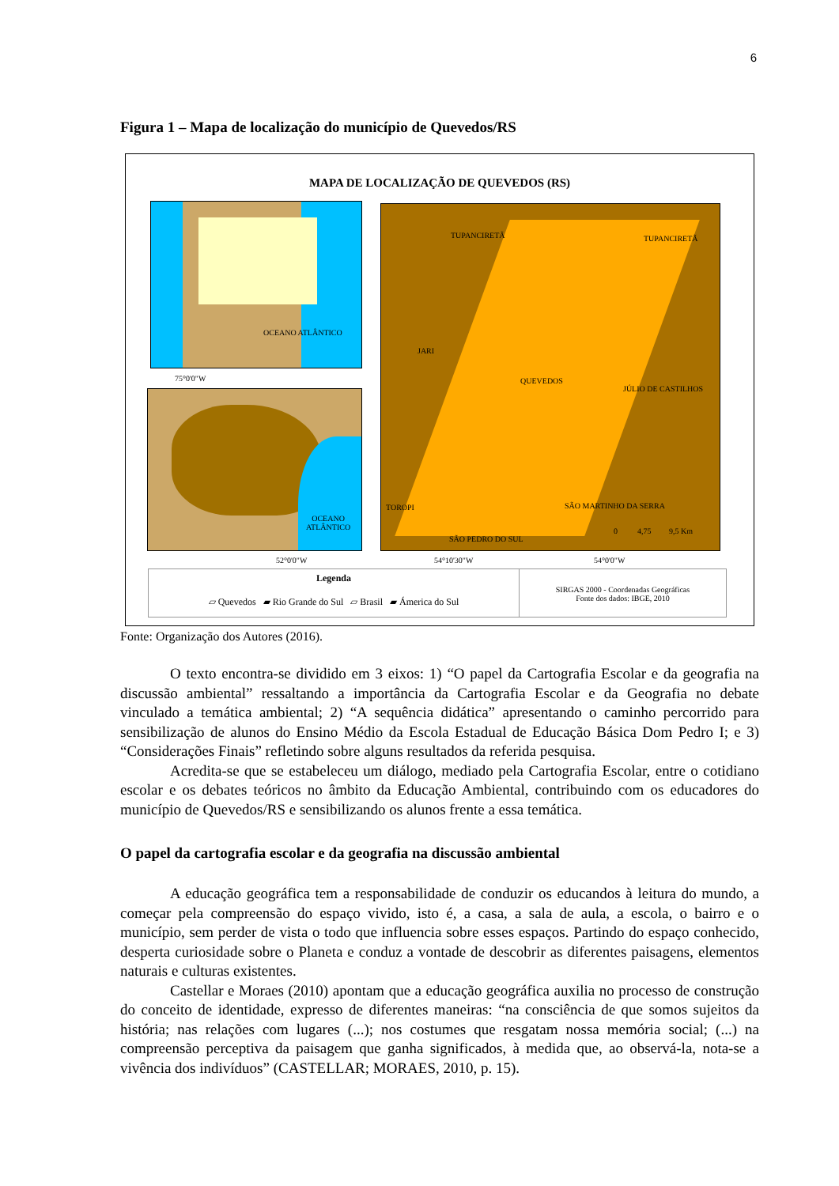6
Figura 1 – Mapa de localização do município de Quevedos/RS
MAPA DE LOCALIZAÇÃO DE QUEVEDOS (RS)
OCEANO ATLÂNTICO
75°0'0"W
OCEANO
ATLÂNTICO
52°0'0"W
TUPANCIRETÃ TUPANCIRETÃ
JARI
QUEVEDOS
JÚLIO DE CASTILHOS
TOROPI SÃO MARTINHO DA SERRA
SÃO PEDRO DO SUL
0 4,75 9,5 Km
54°10'30"W 54°0'0"W
Legenda
▱ Quevedos ▰ Rio Grande do Sul ▱ Brasil ▰ Ámerica do Sul
SIRGAS 2000 - Coordenadas Geográficas
Fonte dos dados: IBGE, 2010
Fonte: Organização dos Autores (2016).
O texto encontra-se dividido em 3 eixos: 1) “O papel da Cartografia Escolar e da geografia na discussão ambiental” ressaltando a importância da Cartografia Escolar e da Geografia no debate vinculado a temática ambiental; 2) “A sequência didática” apresentando o caminho percorrido para sensibilização de alunos do Ensino Médio da Escola Estadual de Educação Básica Dom Pedro I; e 3) “Considerações Finais” refletindo sobre alguns resultados da referida pesquisa.
Acredita-se que se estabeleceu um diálogo, mediado pela Cartografia Escolar, entre o cotidiano escolar e os debates teóricos no âmbito da Educação Ambiental, contribuindo com os educadores do município de Quevedos/RS e sensibilizando os alunos frente a essa temática.
O papel da cartografia escolar e da geografia na discussão ambiental
A educação geográfica tem a responsabilidade de conduzir os educandos à leitura do mundo, a começar pela compreensão do espaço vivido, isto é, a casa, a sala de aula, a escola, o bairro e o município, sem perder de vista o todo que influencia sobre esses espaços. Partindo do espaço conhecido, desperta curiosidade sobre o Planeta e conduz a vontade de descobrir as diferentes paisagens, elementos naturais e culturas existentes.
Castellar e Moraes (2010) apontam que a educação geográfica auxilia no processo de construção do conceito de identidade, expresso de diferentes maneiras: “na consciência de que somos sujeitos da história; nas relações com lugares (...); nos costumes que resgatam nossa memória social; (...) na compreensão perceptiva da paisagem que ganha significados, à medida que, ao observá-la, nota-se a vivência dos indivíduos” (CASTELLAR; MORAES, 2010, p. 15).